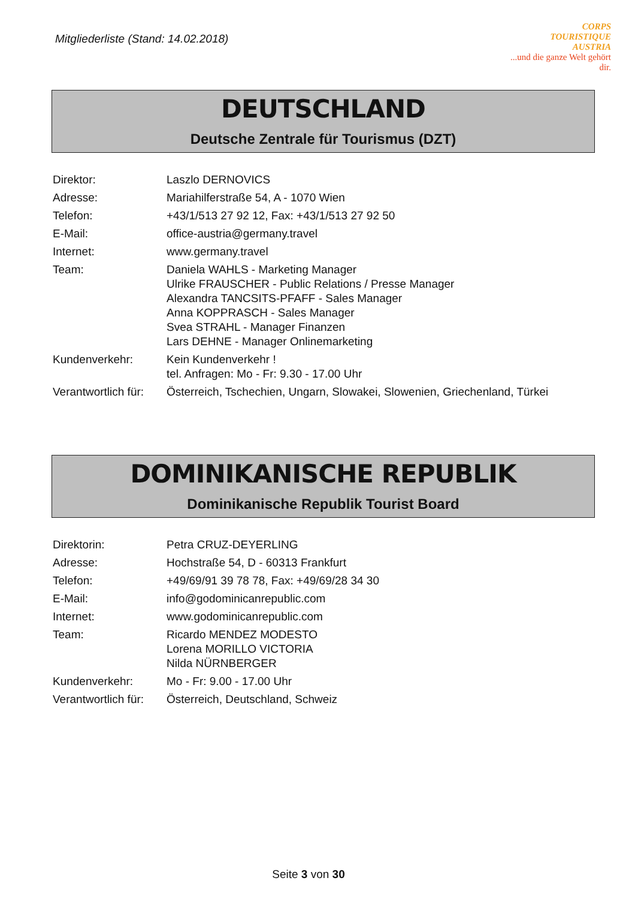Mitgliederliste (Stand: 14.02.2018)
CORPS
TOURISTIQUE
AUSTRIA...und die ganze Welt gehört dir.
DEUTSCHLAND
Deutsche Zentrale für Tourismus (DZT)
| Direktor: | Laszlo DERNOVICS |
| Adresse: | Mariahilferstraße 54, A - 1070 Wien |
| Telefon: | +43/1/513 27 92 12, Fax: +43/1/513 27 92 50 |
| E-Mail: | office-austria@germany.travel |
| Internet: | www.germany.travel |
| Team: | Daniela WAHLS - Marketing Manager Ulrike FRAUSCHER - Public Relations / Presse Manager Alexandra TANCSITS-PFAFF - Sales Manager Anna KOPPRASCH - Sales Manager Svea STRAHL - Manager Finanzen Lars DEHNE - Manager Onlinemarketing |
| Kundenverkehr: | Kein Kundenverkehr ! tel. Anfragen: Mo - Fr: 9.30 - 17.00 Uhr |
| Verantwortlich für: | Österreich, Tschechien, Ungarn, Slowakei, Slowenien, Griechenland, Türkei |
DOMINIKANISCHE REPUBLIK
Dominikanische Republik Tourist Board
| Direktorin: | Petra CRUZ-DEYERLING |
| Adresse: | Hochstraße 54, D - 60313 Frankfurt |
| Telefon: | +49/69/91 39 78 78, Fax: +49/69/28 34 30 |
| E-Mail: | info@godominicanrepublic.com |
| Internet: | www.godominicanrepublic.com |
| Team: | Ricardo MENDEZ MODESTO Lorena MORILLO VICTORIA Nilda NÜRNBERGER |
| Kundenverkehr: | Mo - Fr: 9.00 - 17.00 Uhr |
| Verantwortlich für: | Österreich, Deutschland, Schweiz |
Seite 3 von 30